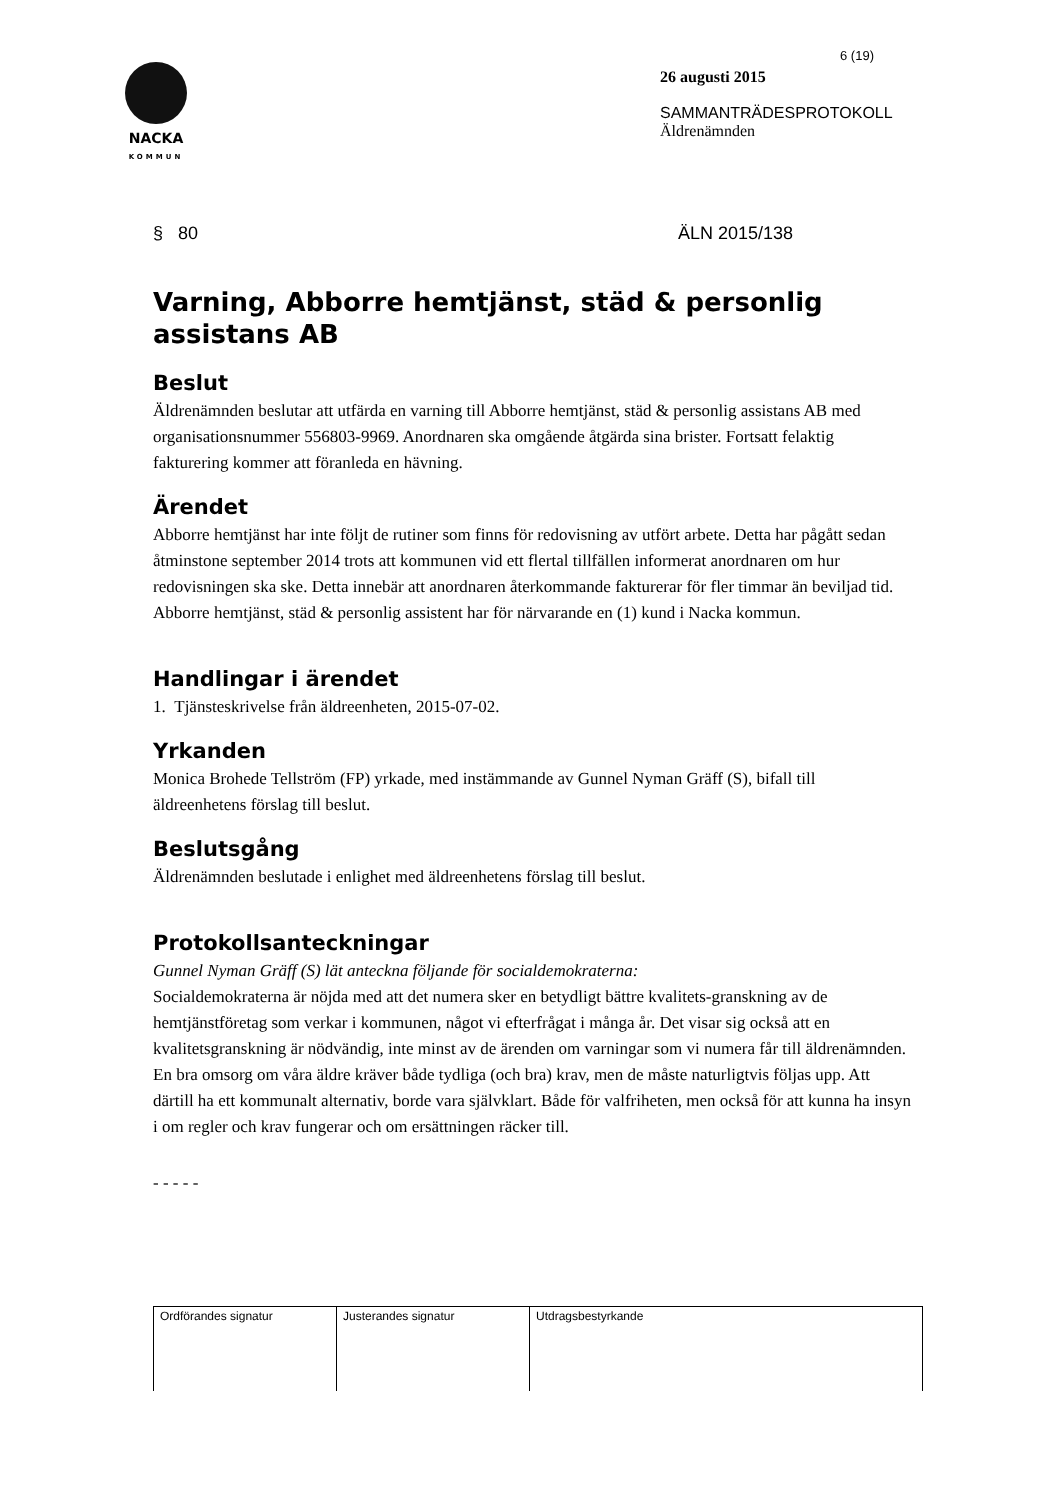NACKA
KOMMUN
6 (19)
26 augusti 2015
SAMMANTRÄDESPROTOKOLL
Äldrenämnden
§ 80 ÄLN 2015/138
Varning, Abborre hemtjänst, städ & personlig assistans AB
Beslut
Äldrenämnden beslutar att utfärda en varning till Abborre hemtjänst, städ & personlig assistans AB med organisationsnummer 556803-9969. Anordnaren ska omgående åtgärda sina brister. Fortsatt felaktig fakturering kommer att föranleda en hävning.
Ärendet
Abborre hemtjänst har inte följt de rutiner som finns för redovisning av utfört arbete. Detta har pågått sedan åtminstone september 2014 trots att kommunen vid ett flertal tillfällen informerat anordnaren om hur redovisningen ska ske. Detta innebär att anordnaren återkommande fakturerar för fler timmar än beviljad tid.
Abborre hemtjänst, städ & personlig assistent har för närvarande en (1) kund i Nacka kommun.
Handlingar i ärendet
1. Tjänsteskrivelse från äldreenheten, 2015-07-02.
Yrkanden
Monica Brohede Tellström (FP) yrkade, med instämmande av Gunnel Nyman Gräff (S), bifall till äldreenhetens förslag till beslut.
Beslutsgång
Äldrenämnden beslutade i enlighet med äldreenhetens förslag till beslut.
Protokollsanteckningar
Gunnel Nyman Gräff (S) lät anteckna följande för socialdemokraterna:
Socialdemokraterna är nöjda med att det numera sker en betydligt bättre kvalitets-granskning av de hemtjänstföretag som verkar i kommunen, något vi efterfrågat i många år. Det visar sig också att en kvalitetsgranskning är nödvändig, inte minst av de ärenden om varningar som vi numera får till äldrenämnden. En bra omsorg om våra äldre kräver både tydliga (och bra) krav, men de måste naturligtvis följas upp. Att därtill ha ett kommunalt alternativ, borde vara självklart. Både för valfriheten, men också för att kunna ha insyn i om regler och krav fungerar och om ersättningen räcker till.
- - - - -
| Ordförandes signatur | Justerandes signatur | Utdragsbestyrkande |